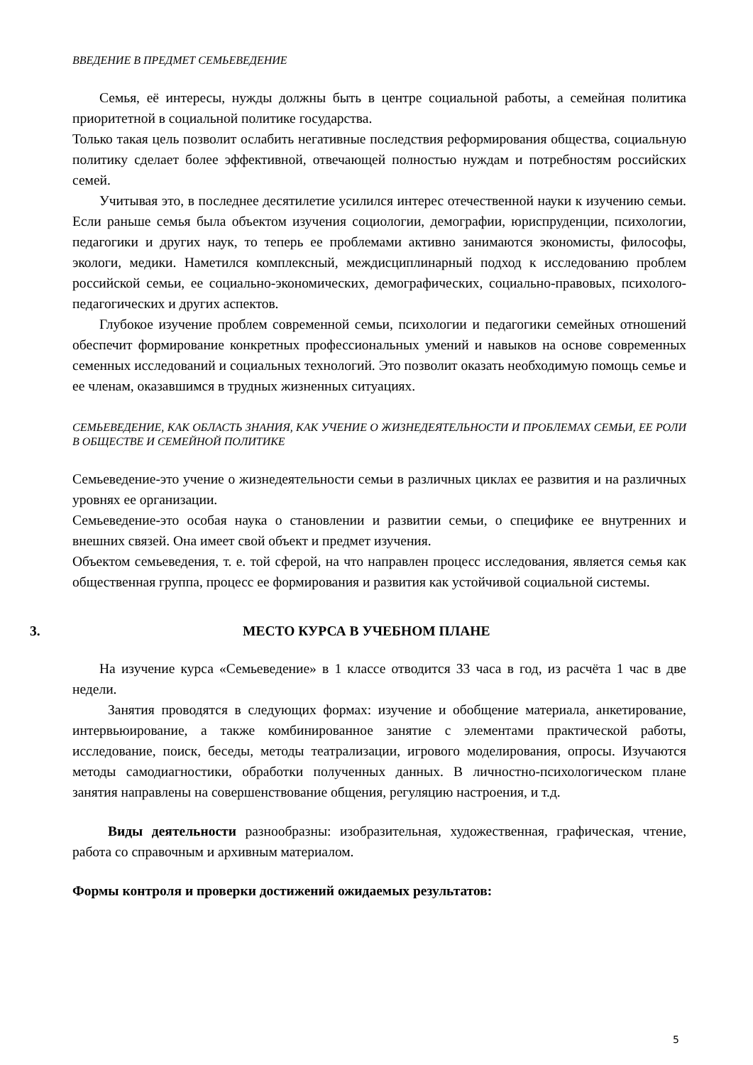ВВЕДЕНИЕ В ПРЕДМЕТ СЕМЬЕВЕДЕНИЕ
Семья, её интересы, нужды должны быть в центре социальной работы, а семейная политика приоритетной в социальной политике государства.
Только такая цель позволит ослабить негативные последствия реформирования общества, социальную политику сделает более эффективной, отвечающей полностью нуждам и потребностям российских семей.
Учитывая это, в последнее десятилетие усилился интерес отечественной науки к изучению семьи. Если раньше семья была объектом изучения социологии, демографии, юриспруденции, психологии, педагогики и других наук, то теперь ее проблемами активно занимаются экономисты, философы, экологи, медики. Наметился комплексный, междисциплинарный подход к исследованию проблем российской семьи, ее социально-экономических, демографических, социально-правовых, психолого-педагогических и других аспектов.
Глубокое изучение проблем современной семьи, психологии и педагогики семейных отношений обеспечит формирование конкретных профессиональных умений и навыков на основе современных семенных исследований и социальных технологий. Это позволит оказать необходимую помощь семье и ее членам, оказавшимся в трудных жизненных ситуациях.
СЕМЬЕВЕДЕНИЕ, КАК ОБЛАСТЬ ЗНАНИЯ, КАК УЧЕНИЕ О ЖИЗНЕДЕЯТЕЛЬНОСТИ И ПРОБЛЕМАХ СЕМЬИ, ЕЕ РОЛИ В ОБЩЕСТВЕ И СЕМЕЙНОЙ ПОЛИТИКЕ
Семьеведение-это учение о жизнедеятельности семьи в различных циклах ее развития и на различных уровнях ее организации.
Семьеведение-это особая наука о становлении и развитии семьи, о специфике ее внутренних и внешних связей. Она имеет свой объект и предмет изучения.
Объектом семьеведения, т. е. той сферой, на что направлен процесс исследования, является семья как общественная группа, процесс ее формирования и развития как устойчивой социальной системы.
3. МЕСТО КУРСА В УЧЕБНОМ ПЛАНЕ
На изучение курса «Семьеведение» в 1 классе отводится 33 часа в год, из расчёта 1 час в две недели.
Занятия проводятся в следующих формах: изучение и обобщение материала, анкетирование, интервьюирование, а также комбинированное занятие с элементами практической работы, исследование, поиск, беседы, методы театрализации, игрового моделирования, опросы. Изучаются методы самодиагностики, обработки полученных данных. В личностно-психологическом плане занятия направлены на совершенствование общения, регуляцию настроения, и т.д.
Виды деятельности разнообразны: изобразительная, художественная, графическая, чтение, работа со справочным и архивным материалом.
Формы контроля и проверки достижений ожидаемых результатов:
5